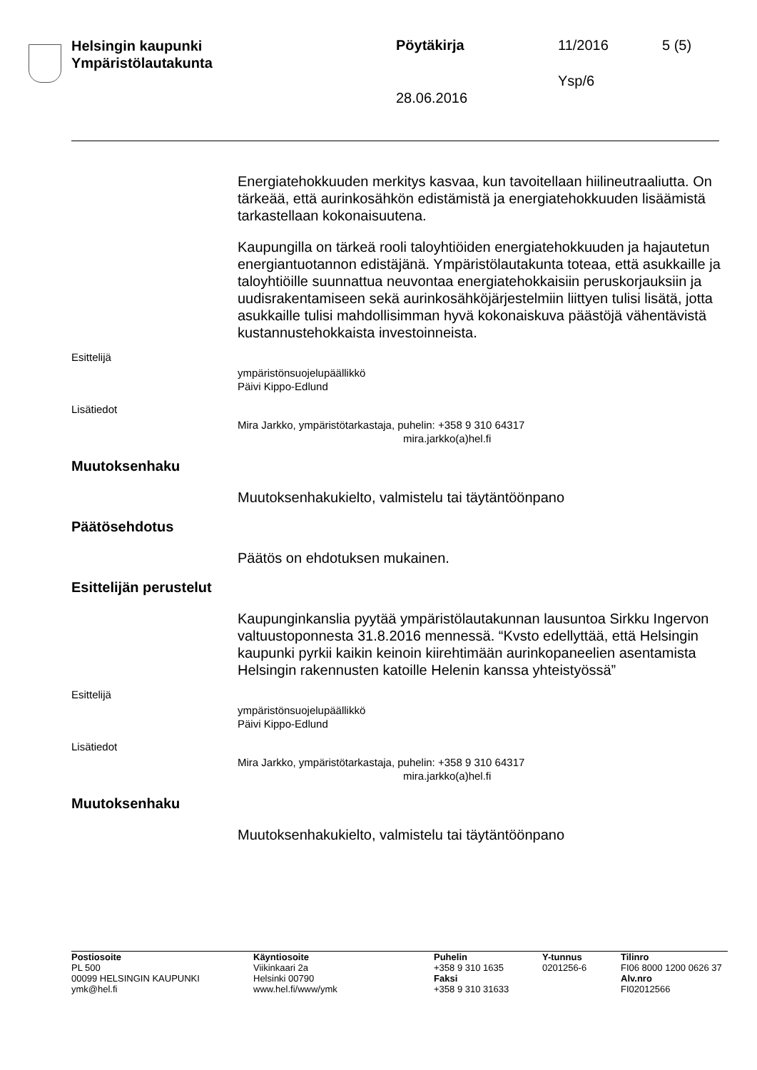Helsingin kaupunki
Ympäristölautakunta
Pöytäkirja 11/2016 5 (5)
Ysp/6
28.06.2016
Energiatehokkuuden merkitys kasvaa, kun tavoitellaan hiilineutraaliutta. On tärkeää, että aurinkosähkön edistämistä ja energiatehokkuuden lisäämistä tarkastellaan kokonaisuutena.
Kaupungilla on tärkeä rooli taloyhtiöiden energiatehokkuuden ja hajautetun energiantuotannon edistäjänä. Ympäristölautakunta toteaa, että asukkaille ja taloyhtiöille suunnattua neuvontaa energiatehokkaisiin peruskorjauksiin ja uudisrakentamiseen sekä aurinkosähköjärjestelmiin liittyen tulisi lisätä, jotta asukkaille tulisi mahdollisimman hyvä kokonaiskuva päästöjä vähentävistä kustannustehokkaista investoinneista.
Esittelijä
ympäristönsuojelupäällikkö
Päivi Kippo-Edlund
Lisätiedot
Mira Jarkko, ympäristötarkastaja, puhelin: +358 9 310 64317
mira.jarkko(a)hel.fi
Muutoksenhaku
Muutoksenhakukielto, valmistelu tai täytäntöönpano
Päätösehdotus
Päätös on ehdotuksen mukainen.
Esittelijän perustelut
Kaupunginkanslia pyytää ympäristölautakunnan lausuntoa Sirkku Ingervon valtuustoponnesta 31.8.2016 mennessä. “Kvsto edellyttää, että Helsingin kaupunki pyrkii kaikin keinoin kiirehtimään aurinkopaneelien asentamista Helsingin rakennusten katoille Helenin kanssa yhteistyössä”
Esittelijä
ympäristönsuojelupäällikkö
Päivi Kippo-Edlund
Lisätiedot
Mira Jarkko, ympäristötarkastaja, puhelin: +358 9 310 64317
mira.jarkko(a)hel.fi
Muutoksenhaku
Muutoksenhakukielto, valmistelu tai täytäntöönpano
Postiosoite
PL 500
00099 HELSINGIN KAUPUNKI
ymk@hel.fi
Käyntiosoite
Viikinkaari 2a
Helsinki 00790
www.hel.fi/www/ymk
Puhelin
+358 9 310 1635
Faksi
+358 9 310 31633
Y-tunnus
0201256-6
Tilinro
FI06 8000 1200 0626 37
Alv.nro
FI02012566